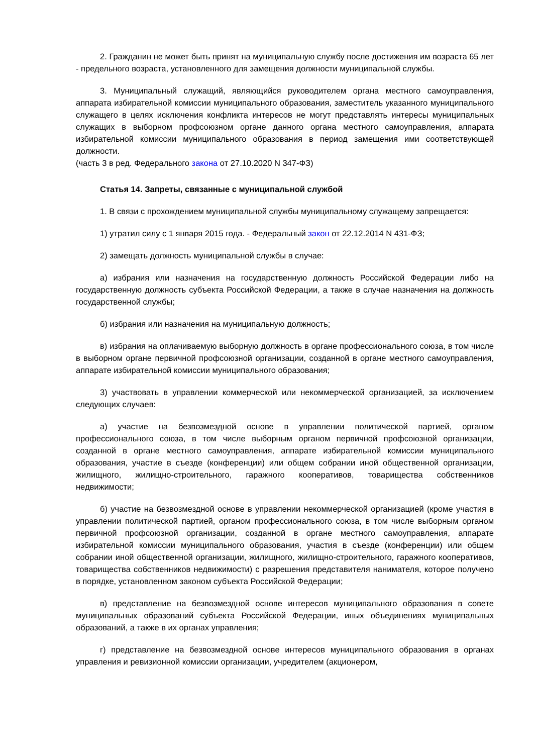2. Гражданин не может быть принят на муниципальную службу после достижения им возраста 65 лет - предельного возраста, установленного для замещения должности муниципальной службы.
3. Муниципальный служащий, являющийся руководителем органа местного самоуправления, аппарата избирательной комиссии муниципального образования, заместитель указанного муниципального служащего в целях исключения конфликта интересов не могут представлять интересы муниципальных служащих в выборном профсоюзном органе данного органа местного самоуправления, аппарата избирательной комиссии муниципального образования в период замещения ими соответствующей должности.
(часть 3 в ред. Федерального закона от 27.10.2020 N 347-ФЗ)
Статья 14. Запреты, связанные с муниципальной службой
1. В связи с прохождением муниципальной службы муниципальному служащему запрещается:
1) утратил силу с 1 января 2015 года. - Федеральный закон от 22.12.2014 N 431-ФЗ;
2) замещать должность муниципальной службы в случае:
а) избрания или назначения на государственную должность Российской Федерации либо на государственную должность субъекта Российской Федерации, а также в случае назначения на должность государственной службы;
б) избрания или назначения на муниципальную должность;
в) избрания на оплачиваемую выборную должность в органе профессионального союза, в том числе в выборном органе первичной профсоюзной организации, созданной в органе местного самоуправления, аппарате избирательной комиссии муниципального образования;
3) участвовать в управлении коммерческой или некоммерческой организацией, за исключением следующих случаев:
а) участие на безвозмездной основе в управлении политической партией, органом профессионального союза, в том числе выборным органом первичной профсоюзной организации, созданной в органе местного самоуправления, аппарате избирательной комиссии муниципального образования, участие в съезде (конференции) или общем собрании иной общественной организации, жилищного, жилищно-строительного, гаражного кооперативов, товарищества собственников недвижимости;
б) участие на безвозмездной основе в управлении некоммерческой организацией (кроме участия в управлении политической партией, органом профессионального союза, в том числе выборным органом первичной профсоюзной организации, созданной в органе местного самоуправления, аппарате избирательной комиссии муниципального образования, участия в съезде (конференции) или общем собрании иной общественной организации, жилищного, жилищно-строительного, гаражного кооперативов, товарищества собственников недвижимости) с разрешения представителя нанимателя, которое получено в порядке, установленном законом субъекта Российской Федерации;
в) представление на безвозмездной основе интересов муниципального образования в совете муниципальных образований субъекта Российской Федерации, иных объединениях муниципальных образований, а также в их органах управления;
г) представление на безвозмездной основе интересов муниципального образования в органах управления и ревизионной комиссии организации, учредителем (акционером,